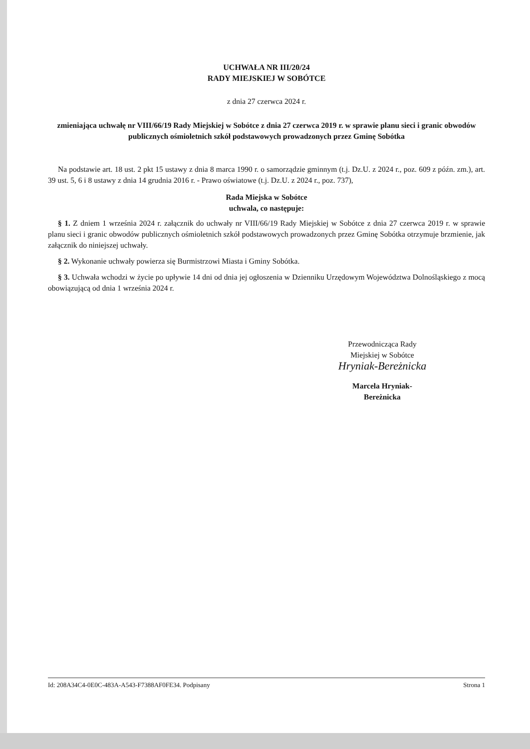UCHWAŁA NR III/20/24
RADY MIEJSKIEJ W SOBÓTCE
z dnia 27 czerwca 2024 r.
zmieniająca uchwałę nr VIII/66/19 Rady Miejskiej w Sobótce z dnia 27 czerwca 2019 r. w sprawie planu sieci i granic obwodów publicznych ośmioletnich szkół podstawowych prowadzonych przez Gminę Sobótka
Na podstawie art. 18 ust. 2 pkt 15 ustawy z dnia 8 marca 1990 r. o samorządzie gminnym (t.j. Dz.U. z 2024 r., poz. 609 z późn. zm.), art. 39 ust. 5, 6 i 8 ustawy z dnia 14 grudnia 2016 r. - Prawo oświatowe (t.j. Dz.U. z 2024 r., poz. 737),
Rada Miejska w Sobótce
uchwala, co następuje:
§ 1. Z dniem 1 września 2024 r. załącznik do uchwały nr VIII/66/19 Rady Miejskiej w Sobótce z dnia 27 czerwca 2019 r. w sprawie planu sieci i granic obwodów publicznych ośmioletnich szkół podstawowych prowadzonych przez Gminę Sobótka otrzymuje brzmienie, jak załącznik do niniejszej uchwały.
§ 2. Wykonanie uchwały powierza się Burmistrzowi Miasta i Gminy Sobótka.
§ 3. Uchwała wchodzi w życie po upływie 14 dni od dnia jej ogłoszenia w Dzienniku Urzędowym Województwa Dolnośląskiego z mocą obowiązującą od dnia 1 września 2024 r.
Przewodnicząca Rady
Miejskiej w Sobótce
Hryniak-Bereżnicka
Marcela Hryniak-
Bereżnicka
Id: 208A34C4-0E0C-483A-A543-F7388AF0FE34. Podpisany Strona 1